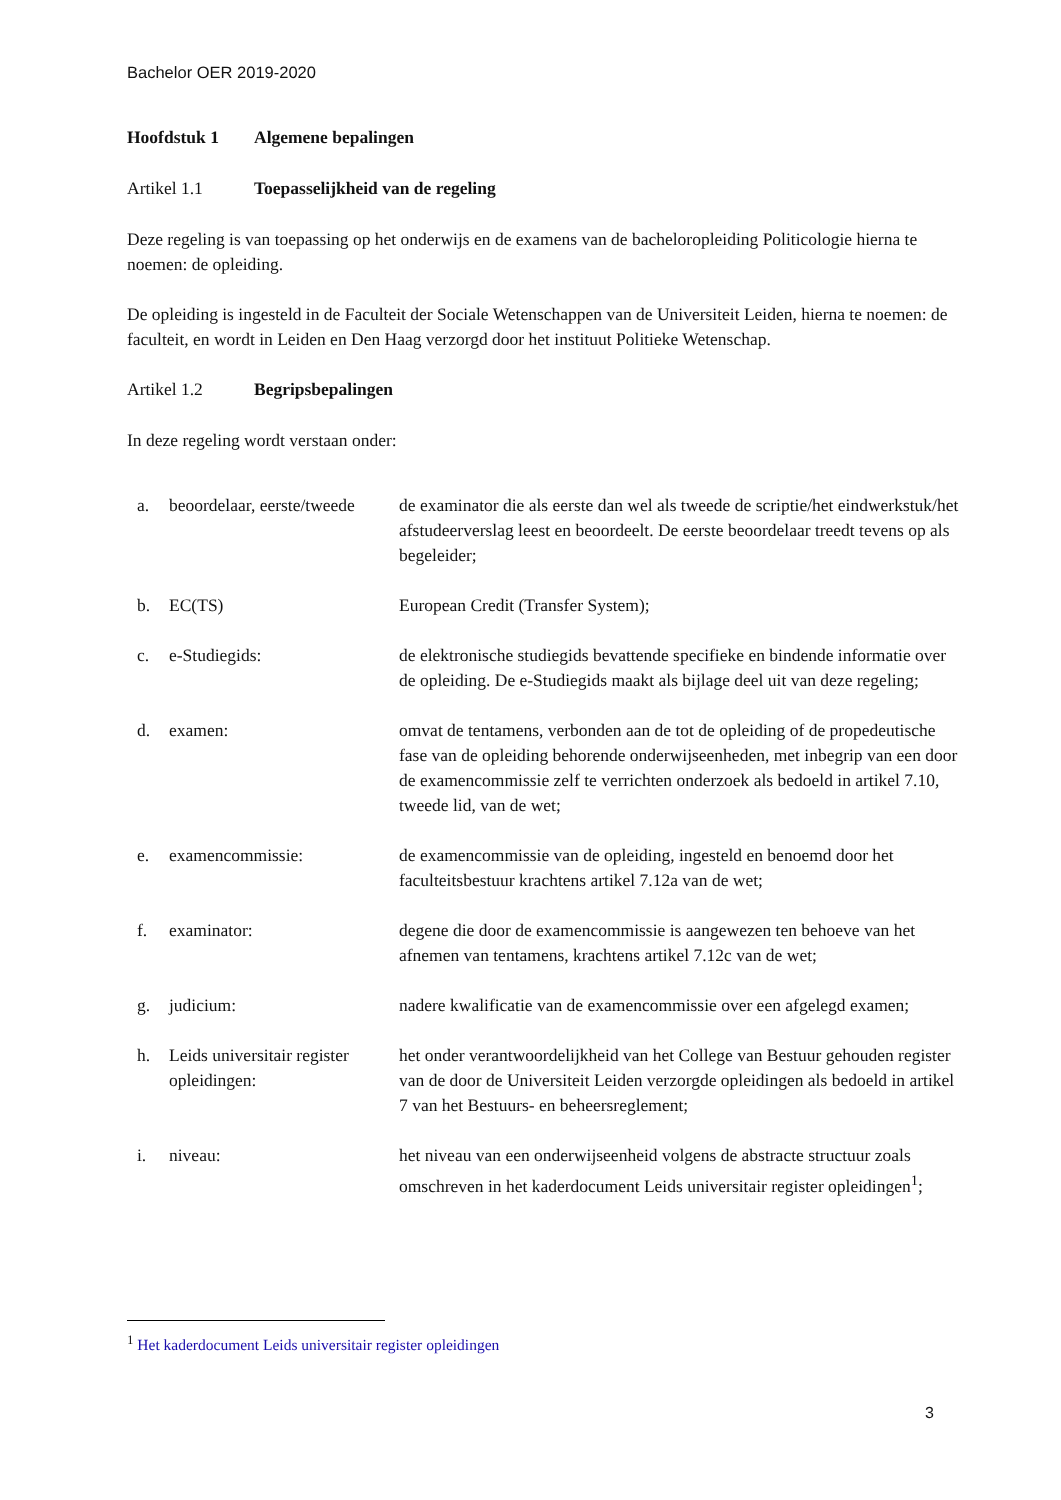Bachelor OER 2019-2020
Hoofdstuk 1 Algemene bepalingen
Artikel 1.1 Toepasselijkheid van de regeling
Deze regeling is van toepassing op het onderwijs en de examens van de bacheloropleiding Politicologie hierna te noemen: de opleiding.
De opleiding is ingesteld in de Faculteit der Sociale Wetenschappen van de Universiteit Leiden, hierna te noemen: de faculteit, en wordt in Leiden en Den Haag verzorgd door het instituut Politieke Wetenschap.
Artikel 1.2 Begripsbepalingen
In deze regeling wordt verstaan onder:
| a. | beoordelaar, eerste/tweede | de examinator die als eerste dan wel als tweede de scriptie/het eindwerkstuk/het afstudeerverslag leest en beoordeelt. De eerste beoordelaar treedt tevens op als begeleider; |
| b. | EC(TS) | European Credit (Transfer System); |
| c. | e-Studiegids: | de elektronische studiegids bevattende specifieke en bindende informatie over de opleiding. De e-Studiegids maakt als bijlage deel uit van deze regeling; |
| d. | examen: | omvat de tentamens, verbonden aan de tot de opleiding of de propedeutische fase van de opleiding behorende onderwijseenheden, met inbegrip van een door de examencommissie zelf te verrichten onderzoek als bedoeld in artikel 7.10, tweede lid, van de wet; |
| e. | examencommissie: | de examencommissie van de opleiding, ingesteld en benoemd door het faculteitsbestuur krachtens artikel 7.12a van de wet; |
| f. | examinator: | degene die door de examencommissie is aangewezen ten behoeve van het afnemen van tentamens, krachtens artikel 7.12c van de wet; |
| g. | judicium: | nadere kwalificatie van de examencommissie over een afgelegd examen; |
| h. | Leids universitair register opleidingen: | het onder verantwoordelijkheid van het College van Bestuur gehouden register van de door de Universiteit Leiden verzorgde opleidingen als bedoeld in artikel 7 van het Bestuurs- en beheersreglement; |
| i. | niveau: | het niveau van een onderwijseenheid volgens de abstracte structuur zoals omschreven in het kaderdocument Leids universitair register opleidingen<sup>1</sup>; |
<sup>1</sup> Het kaderdocument Leids universitair register opleidingen
3